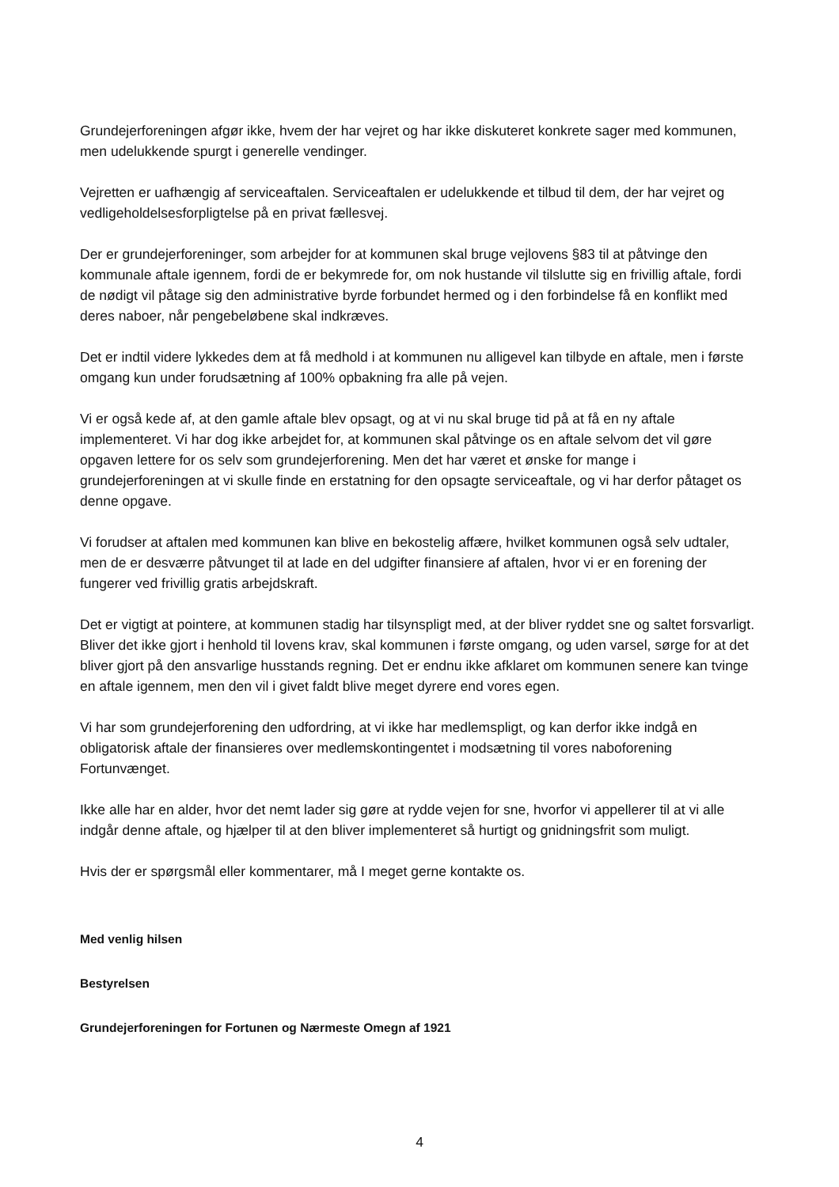Grundejerforeningen afgør ikke, hvem der har vejret og har ikke diskuteret konkrete sager med kommunen, men udelukkende spurgt i generelle vendinger.
Vejretten er uafhængig af serviceaftalen. Serviceaftalen er udelukkende et tilbud til dem, der har vejret og vedligeholdelsesforpligtelse på en privat fællesvej.
Der er grundejerforeninger, som arbejder for at kommunen skal bruge vejlovens §83 til at påtvinge den kommunale aftale igennem, fordi de er bekymrede for, om nok hustande vil tilslutte sig en frivillig aftale, fordi de nødigt vil påtage sig den administrative byrde forbundet hermed og i den forbindelse få en konflikt med deres naboer, når pengebeløbene skal indkræves.
Det er indtil videre lykkedes dem at få medhold i at kommunen nu alligevel kan tilbyde en aftale, men i første omgang kun under forudsætning af 100% opbakning fra alle på vejen.
Vi er også kede af, at den gamle aftale blev opsagt, og at vi nu skal bruge tid på at få en ny aftale implementeret. Vi har dog ikke arbejdet for, at kommunen skal påtvinge os en aftale selvom det vil gøre opgaven lettere for os selv som grundejerforening. Men det har været et ønske for mange i grundejerforeningen at vi skulle finde en erstatning for den opsagte serviceaftale, og vi har derfor påtaget os denne opgave.
Vi forudser at aftalen med kommunen kan blive en bekostelig affære, hvilket kommunen også selv udtaler, men de er desværre påtvunget til at lade en del udgifter finansiere af aftalen, hvor vi er en forening der fungerer ved frivillig gratis arbejdskraft.
Det er vigtigt at pointere, at kommunen stadig har tilsynspligt med, at der bliver ryddet sne og saltet forsvarligt. Bliver det ikke gjort i henhold til lovens krav, skal kommunen i første omgang, og uden varsel, sørge for at det bliver gjort på den ansvarlige husstands regning. Det er endnu ikke afklaret om kommunen senere kan tvinge en aftale igennem, men den vil i givet faldt blive meget dyrere end vores egen.
Vi har som grundejerforening den udfordring, at vi ikke har medlemspligt, og kan derfor ikke indgå en obligatorisk aftale der finansieres over medlemskontingentet i modsætning til vores naboforening Fortunvænget.
Ikke alle har en alder, hvor det nemt lader sig gøre at rydde vejen for sne, hvorfor vi appellerer til at vi alle indgår denne aftale, og hjælper til at den bliver implementeret så hurtigt og gnidningsfrit som muligt.
Hvis der er spørgsmål eller kommentarer, må I meget gerne kontakte os.
Med venlig hilsen
Bestyrelsen
Grundejerforeningen for Fortunen og Nærmeste Omegn af 1921
4